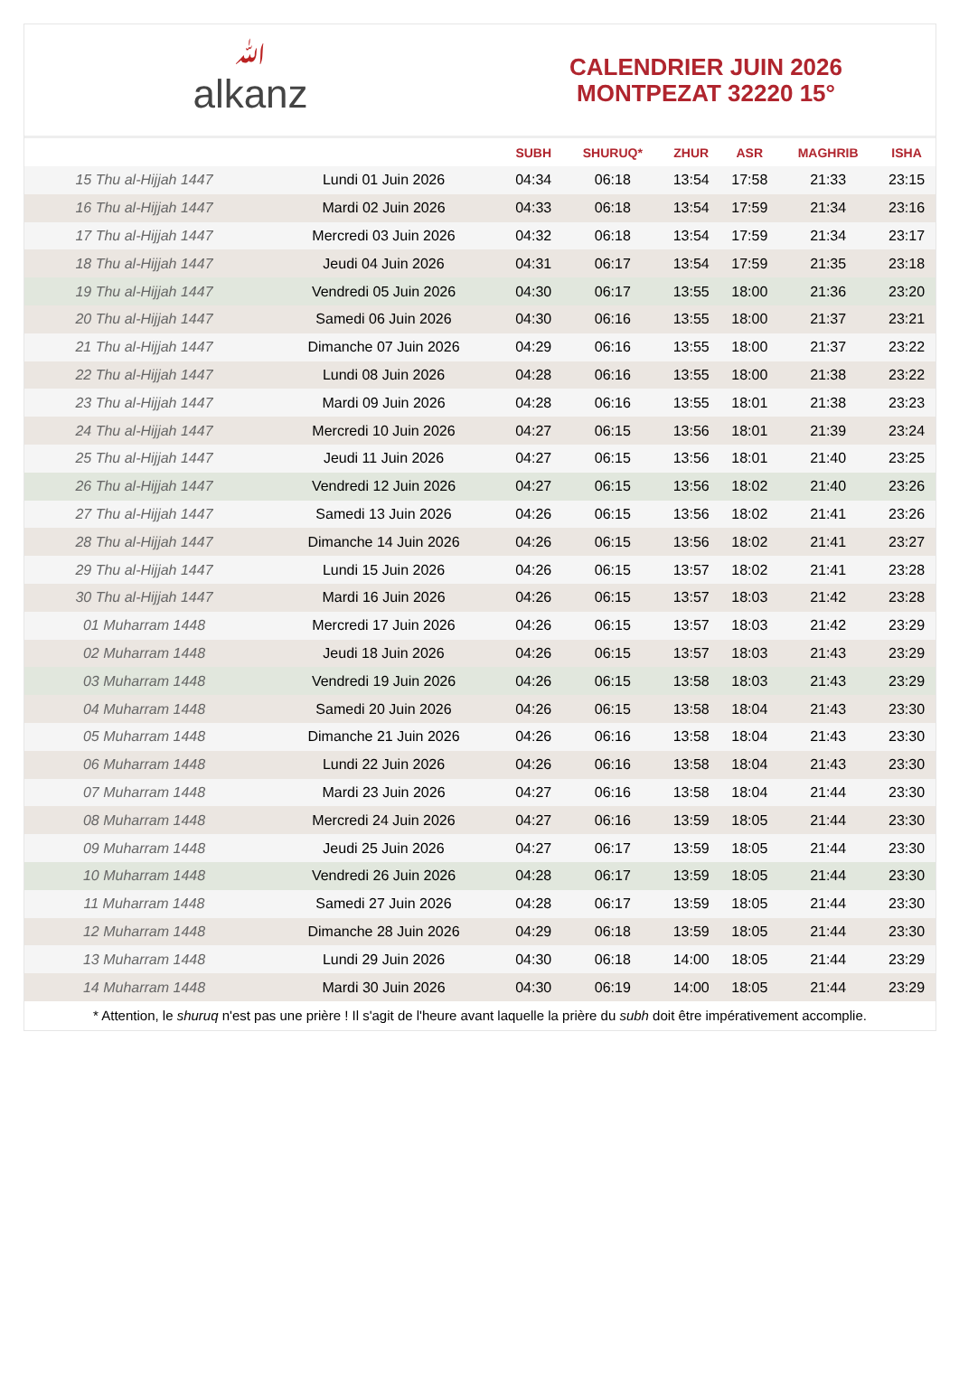ﷲalkanz
CALENDRIER JUIN 2026
MONTPEZAT 32220 15°
| | | SUBH | SHURUQ* | ZHUR | ASR | MAGHRIB | ISHA |
| --- | --- | --- | --- | --- | --- | --- | --- |
| 15 Thu al-Hijjah 1447 | Lundi 01 Juin 2026 | 04:34 | 06:18 | 13:54 | 17:58 | 21:33 | 23:15 |
| 16 Thu al-Hijjah 1447 | Mardi 02 Juin 2026 | 04:33 | 06:18 | 13:54 | 17:59 | 21:34 | 23:16 |
| 17 Thu al-Hijjah 1447 | Mercredi 03 Juin 2026 | 04:32 | 06:18 | 13:54 | 17:59 | 21:34 | 23:17 |
| 18 Thu al-Hijjah 1447 | Jeudi 04 Juin 2026 | 04:31 | 06:17 | 13:54 | 17:59 | 21:35 | 23:18 |
| 19 Thu al-Hijjah 1447 | Vendredi 05 Juin 2026 | 04:30 | 06:17 | 13:55 | 18:00 | 21:36 | 23:20 |
| 20 Thu al-Hijjah 1447 | Samedi 06 Juin 2026 | 04:30 | 06:16 | 13:55 | 18:00 | 21:37 | 23:21 |
| 21 Thu al-Hijjah 1447 | Dimanche 07 Juin 2026 | 04:29 | 06:16 | 13:55 | 18:00 | 21:37 | 23:22 |
| 22 Thu al-Hijjah 1447 | Lundi 08 Juin 2026 | 04:28 | 06:16 | 13:55 | 18:00 | 21:38 | 23:22 |
| 23 Thu al-Hijjah 1447 | Mardi 09 Juin 2026 | 04:28 | 06:16 | 13:55 | 18:01 | 21:38 | 23:23 |
| 24 Thu al-Hijjah 1447 | Mercredi 10 Juin 2026 | 04:27 | 06:15 | 13:56 | 18:01 | 21:39 | 23:24 |
| 25 Thu al-Hijjah 1447 | Jeudi 11 Juin 2026 | 04:27 | 06:15 | 13:56 | 18:01 | 21:40 | 23:25 |
| 26 Thu al-Hijjah 1447 | Vendredi 12 Juin 2026 | 04:27 | 06:15 | 13:56 | 18:02 | 21:40 | 23:26 |
| 27 Thu al-Hijjah 1447 | Samedi 13 Juin 2026 | 04:26 | 06:15 | 13:56 | 18:02 | 21:41 | 23:26 |
| 28 Thu al-Hijjah 1447 | Dimanche 14 Juin 2026 | 04:26 | 06:15 | 13:56 | 18:02 | 21:41 | 23:27 |
| 29 Thu al-Hijjah 1447 | Lundi 15 Juin 2026 | 04:26 | 06:15 | 13:57 | 18:02 | 21:41 | 23:28 |
| 30 Thu al-Hijjah 1447 | Mardi 16 Juin 2026 | 04:26 | 06:15 | 13:57 | 18:03 | 21:42 | 23:28 |
| 01 Muharram 1448 | Mercredi 17 Juin 2026 | 04:26 | 06:15 | 13:57 | 18:03 | 21:42 | 23:29 |
| 02 Muharram 1448 | Jeudi 18 Juin 2026 | 04:26 | 06:15 | 13:57 | 18:03 | 21:43 | 23:29 |
| 03 Muharram 1448 | Vendredi 19 Juin 2026 | 04:26 | 06:15 | 13:58 | 18:03 | 21:43 | 23:29 |
| 04 Muharram 1448 | Samedi 20 Juin 2026 | 04:26 | 06:15 | 13:58 | 18:04 | 21:43 | 23:30 |
| 05 Muharram 1448 | Dimanche 21 Juin 2026 | 04:26 | 06:16 | 13:58 | 18:04 | 21:43 | 23:30 |
| 06 Muharram 1448 | Lundi 22 Juin 2026 | 04:26 | 06:16 | 13:58 | 18:04 | 21:43 | 23:30 |
| 07 Muharram 1448 | Mardi 23 Juin 2026 | 04:27 | 06:16 | 13:58 | 18:04 | 21:44 | 23:30 |
| 08 Muharram 1448 | Mercredi 24 Juin 2026 | 04:27 | 06:16 | 13:59 | 18:05 | 21:44 | 23:30 |
| 09 Muharram 1448 | Jeudi 25 Juin 2026 | 04:27 | 06:17 | 13:59 | 18:05 | 21:44 | 23:30 |
| 10 Muharram 1448 | Vendredi 26 Juin 2026 | 04:28 | 06:17 | 13:59 | 18:05 | 21:44 | 23:30 |
| 11 Muharram 1448 | Samedi 27 Juin 2026 | 04:28 | 06:17 | 13:59 | 18:05 | 21:44 | 23:30 |
| 12 Muharram 1448 | Dimanche 28 Juin 2026 | 04:29 | 06:18 | 13:59 | 18:05 | 21:44 | 23:30 |
| 13 Muharram 1448 | Lundi 29 Juin 2026 | 04:30 | 06:18 | 14:00 | 18:05 | 21:44 | 23:29 |
| 14 Muharram 1448 | Mardi 30 Juin 2026 | 04:30 | 06:19 | 14:00 | 18:05 | 21:44 | 23:29 |
* Attention, le shuruq n'est pas une prière ! Il s'agit de l'heure avant laquelle la prière du subh doit être impérativement accomplie.